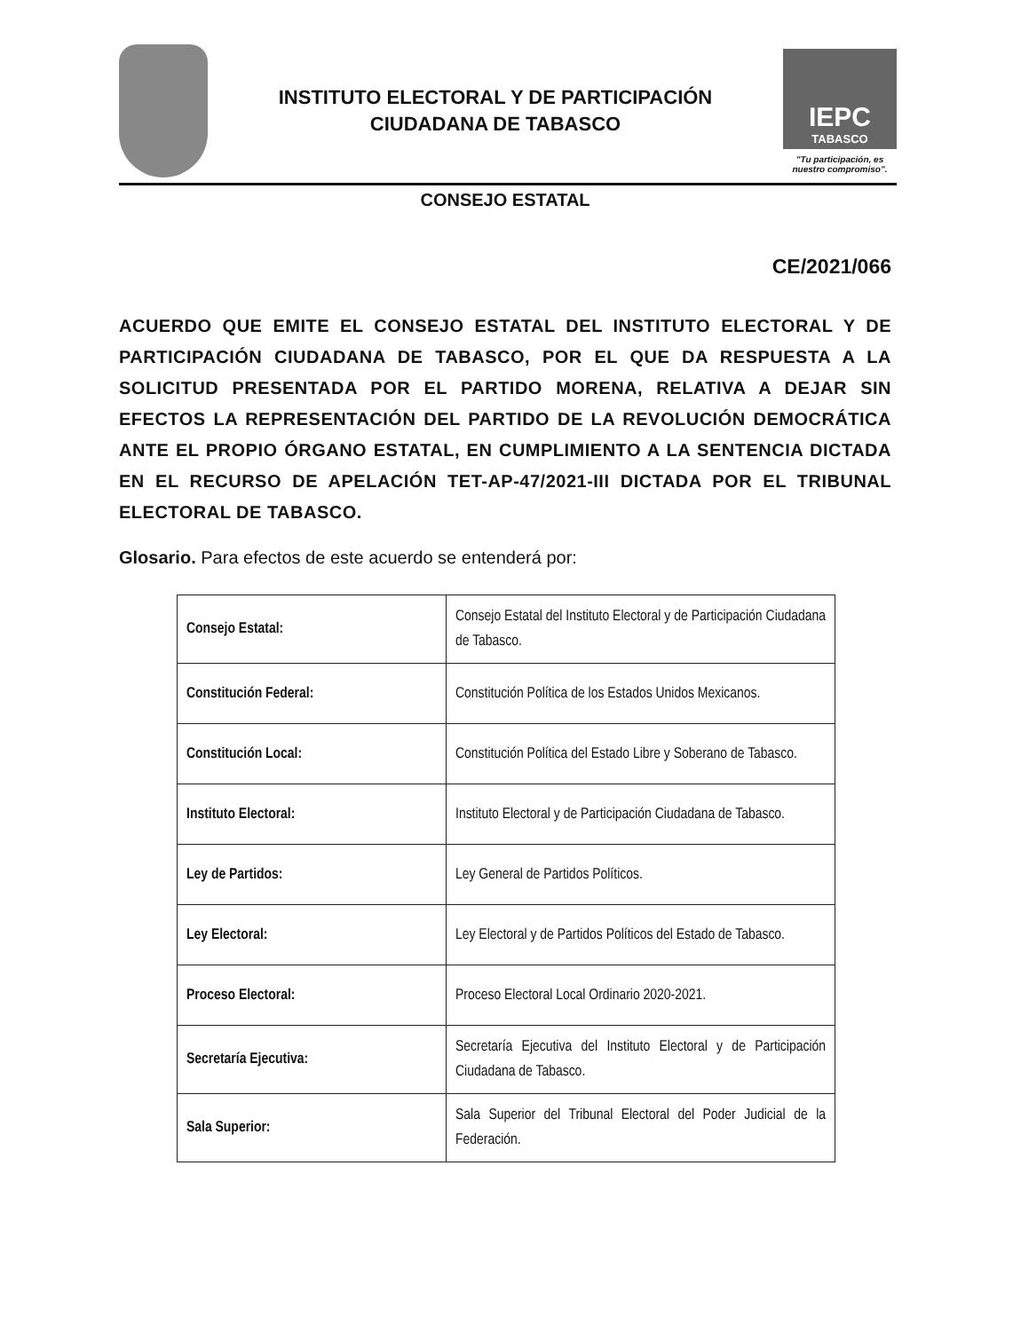INSTITUTO ELECTORAL Y DE PARTICIPACIÓN
CIUDADANA DE TABASCO
IEPC
TABASCO
"Tu participación, es nuestro compromiso".
CONSEJO ESTATAL
CE/2021/066
ACUERDO QUE EMITE EL CONSEJO ESTATAL DEL INSTITUTO ELECTORAL Y DE PARTICIPACIÓN CIUDADANA DE TABASCO, POR EL QUE DA RESPUESTA A LA SOLICITUD PRESENTADA POR EL PARTIDO MORENA, RELATIVA A DEJAR SIN EFECTOS LA REPRESENTACIÓN DEL PARTIDO DE LA REVOLUCIÓN DEMOCRÁTICA ANTE EL PROPIO ÓRGANO ESTATAL, EN CUMPLIMIENTO A LA SENTENCIA DICTADA EN EL RECURSO DE APELACIÓN TET-AP-47/2021-III DICTADA POR EL TRIBUNAL ELECTORAL DE TABASCO.
Glosario. Para efectos de este acuerdo se entenderá por:
| Consejo Estatal: | Consejo Estatal del Instituto Electoral y de Participación Ciudadana de Tabasco. |
| Constitución Federal: | Constitución Política de los Estados Unidos Mexicanos. |
| Constitución Local: | Constitución Política del Estado Libre y Soberano de Tabasco. |
| Instituto Electoral: | Instituto Electoral y de Participación Ciudadana de Tabasco. |
| Ley de Partidos: | Ley General de Partidos Políticos. |
| Ley Electoral: | Ley Electoral y de Partidos Políticos del Estado de Tabasco. |
| Proceso Electoral: | Proceso Electoral Local Ordinario 2020-2021. |
| Secretaría Ejecutiva: | Secretaría Ejecutiva del Instituto Electoral y de Participación Ciudadana de Tabasco. |
| Sala Superior: | Sala Superior del Tribunal Electoral del Poder Judicial de la Federación. |